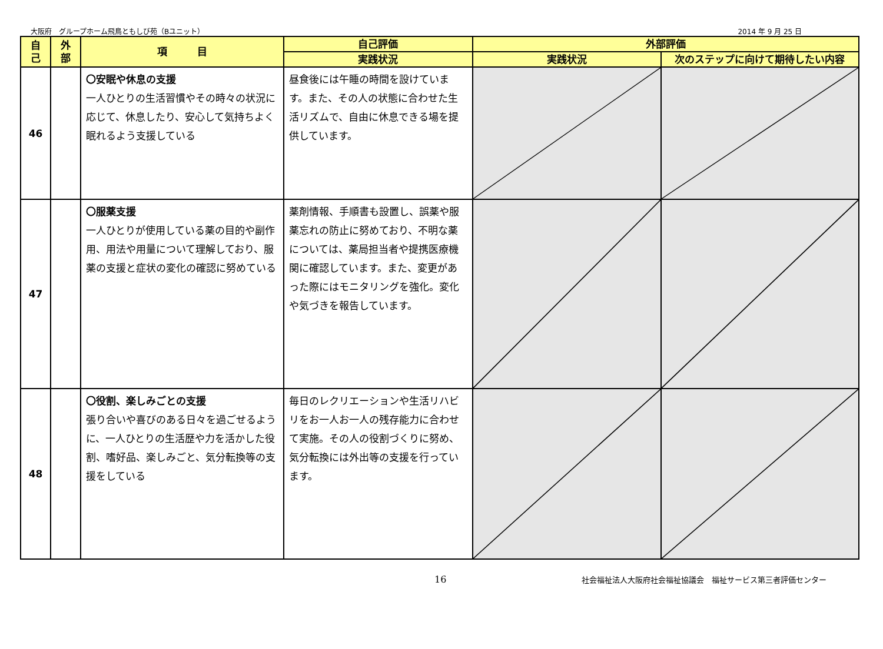大阪府　グループホーム飛鳥ともしび苑（Bユニット） 2014 年 9 月 25 日
| 自 己 | 外 部 | 項 目 | 自己評価 | 外部評価 | |
| --- | --- | --- | --- | --- | --- |
| | | | 実践状況 | 実践状況 | 次のステップに向けて期待したい内容 |
| 46 | | 〇安眠や休息の支援 一人ひとりの生活習慣やその時々の状況に応じて、休息したり、安心して気持ちよく眠れるよう支援している | 昼食後には午睡の時間を設けています。また、その人の状態に合わせた生活リズムで、自由に休息できる場を提供しています。 | | |
| 47 | | 〇服薬支援 一人ひとりが使用している薬の目的や副作用、用法や用量について理解しており、服薬の支援と症状の変化の確認に努めている | 薬剤情報、手順書も設置し、誤薬や服薬忘れの防止に努めており、不明な薬については、薬局担当者や提携医療機関に確認しています。また、変更があった際にはモニタリングを強化。変化や気づきを報告しています。 | | |
| 48 | | 〇役割、楽しみごとの支援 張り合いや喜びのある日々を過ごせるように、一人ひとりの生活歴や力を活かした役割、嗜好品、楽しみごと、気分転換等の支援をしている | 毎日のレクリエーションや生活リハビリをお一人お一人の残存能力に合わせて実施。その人の役割づくりに努め、気分転換には外出等の支援を行っています。 | | |
16 社会福祉法人大阪府社会福祉協議会　福祉サービス第三者評価センター